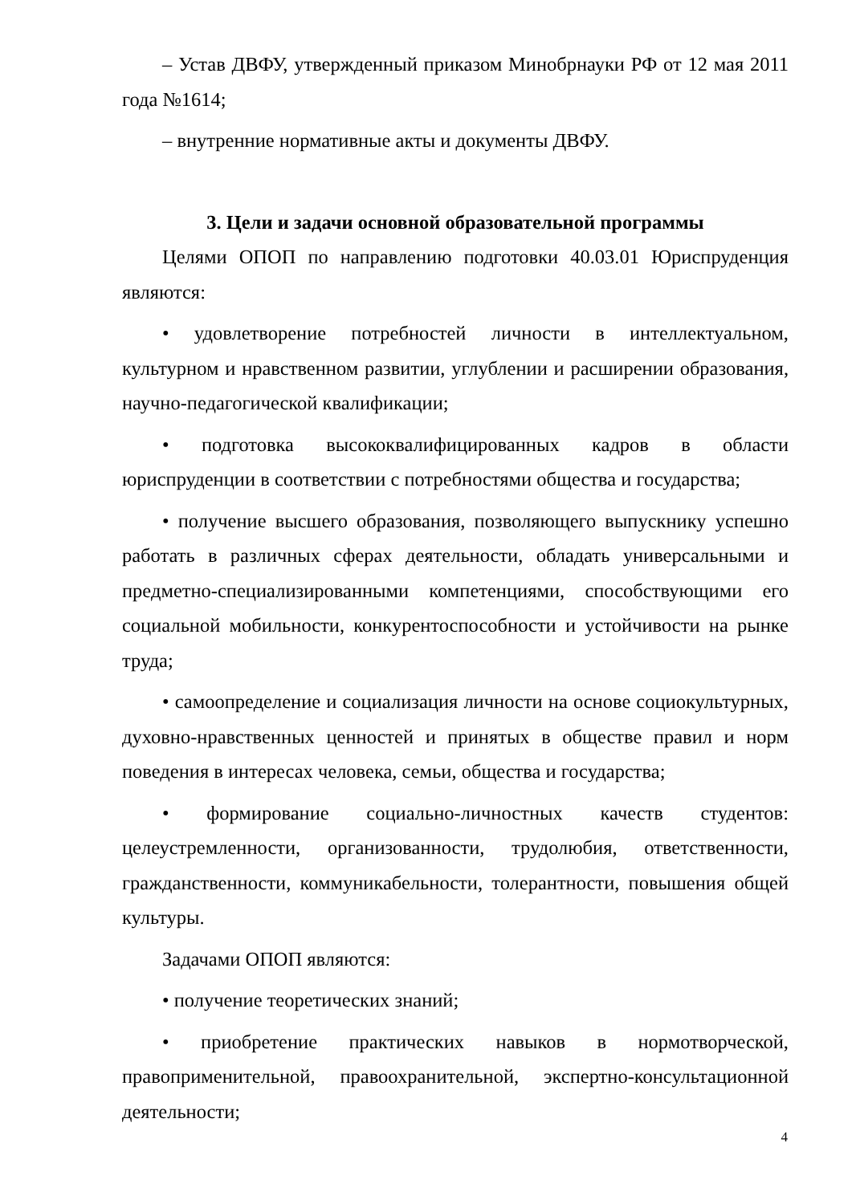– Устав ДВФУ, утвержденный приказом Минобрнауки РФ от 12 мая 2011 года №1614;
– внутренние нормативные акты и документы ДВФУ.
3. Цели и задачи основной образовательной программы
Целями ОПОП по направлению подготовки 40.03.01 Юриспруденция являются:
• удовлетворение потребностей личности в интеллектуальном, культурном и нравственном развитии, углублении и расширении образования, научно-педагогической квалификации;
• подготовка высококвалифицированных кадров в области юриспруденции в соответствии с потребностями общества и государства;
• получение высшего образования, позволяющего выпускнику успешно работать в различных сферах деятельности, обладать универсальными и предметно-специализированными компетенциями, способствующими его социальной мобильности, конкурентоспособности и устойчивости на рынке труда;
• самоопределение и социализация личности на основе социокультурных, духовно-нравственных ценностей и принятых в обществе правил и норм поведения в интересах человека, семьи, общества и государства;
• формирование социально-личностных качеств студентов: целеустремленности, организованности, трудолюбия, ответственности, гражданственности, коммуникабельности, толерантности, повышения общей культуры.
Задачами ОПОП являются:
• получение теоретических знаний;
• приобретение практических навыков в нормотворческой, правоприменительной, правоохранительной, экспертно-консультационной деятельности;
4